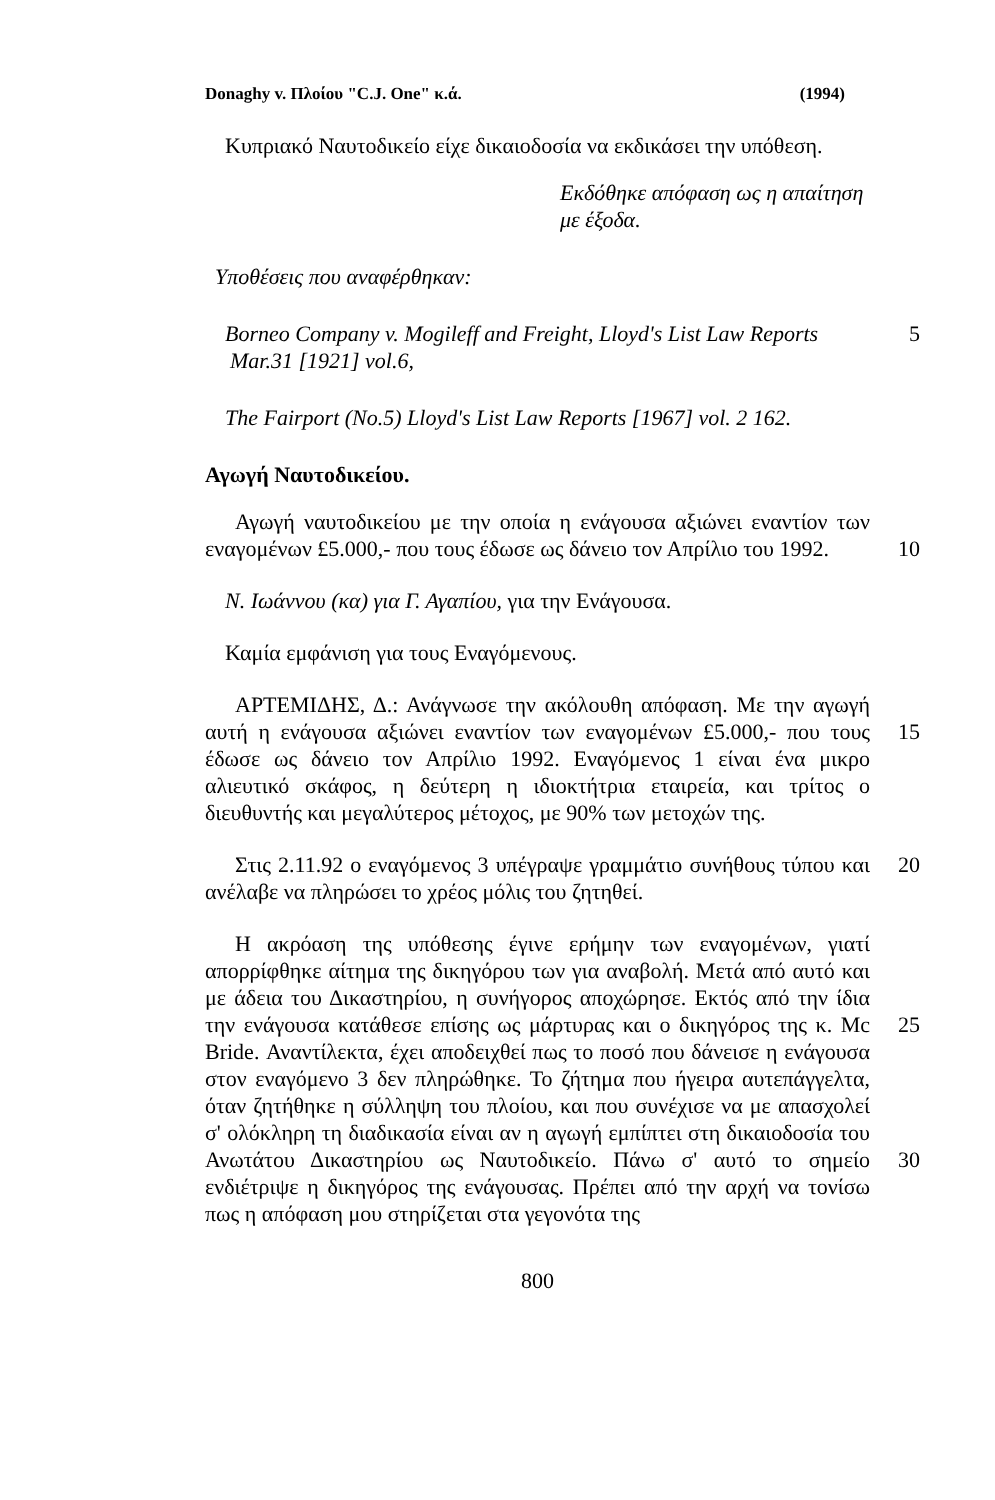Donaghy v. Πλοίου "C.J. One" κ.ά. (1994)
Κυπριακό Ναυτοδικείο είχε δικαιοδοσία να εκδικάσει την υπόθεση.
Εκδόθηκε απόφαση ως η απαίτηση με έξοδα.
Υποθέσεις που αναφέρθηκαν:
Borneo Company v. Mogileff and Freight, Lloyd's List Law Reports Mar.31 [1921] vol.6,
5
The Fairport (No.5) Lloyd's List Law Reports [1967] vol. 2 162.
Αγωγή Ναυτοδικείου.
Αγωγή ναυτοδικείου με την οποία η ενάγουσα αξιώνει εναντίον των εναγομένων £5.000,- που τους έδωσε ως δάνειο τον Απρίλιο του 1992.
10
Ν. Ιωάννου (κα) για Γ. Αγαπίου, για την Ενάγουσα.
Καμία εμφάνιση για τους Εναγόμενους.
ΑΡΤΕΜΙΔΗΣ, Δ.: Ανάγνωσε την ακόλουθη απόφαση. Με την αγωγή αυτή η ενάγουσα αξιώνει εναντίον των εναγομένων £5.000,- που τους έδωσε ως δάνειο τον Απρίλιο 1992. Εναγόμενος 1 είναι ένα μικρο αλιευτικό σκάφος, η δεύτερη η ιδιοκτήτρια εταιρεία, και τρίτος ο διευθυντής και μεγαλύτερος μέτοχος, με 90% των μετοχών της.
15
Στις 2.11.92 ο εναγόμενος 3 υπέγραψε γραμμάτιο συνήθους τύπου και ανέλαβε να πληρώσει το χρέος μόλις του ζητηθεί.
20
Η ακρόαση της υπόθεσης έγινε ερήμην των εναγομένων, γιατί απορρίφθηκε αίτημα της δικηγόρου των για αναβολή. Μετά από αυτό και με άδεια του Δικαστηρίου, η συνήγορος αποχώρησε. Εκτός από την ίδια την ενάγουσα κατάθεσε επίσης ως μάρτυρας και ο δικηγόρος της κ. Mc Bride. Αναντίλεκτα, έχει αποδειχθεί πως το ποσό που δάνεισε η ενάγουσα στον εναγόμενο 3 δεν πληρώθηκε. Το ζήτημα που ήγειρα αυτεπάγγελτα, όταν ζητήθηκε η σύλληψη του πλοίου, και που συνέχισε να με απασχολεί σ' ολόκληρη τη διαδικασία είναι αν η αγωγή εμπίπτει στη δικαιοδοσία του Ανωτάτου Δικαστηρίου ως Ναυτοδικείο. Πάνω σ' αυτό το σημείο ενδιέτριψε η δικηγόρος της ενάγουσας. Πρέπει από την αρχή να τονίσω πως η απόφαση μου στηρίζεται στα γεγονότα της
25
30
800